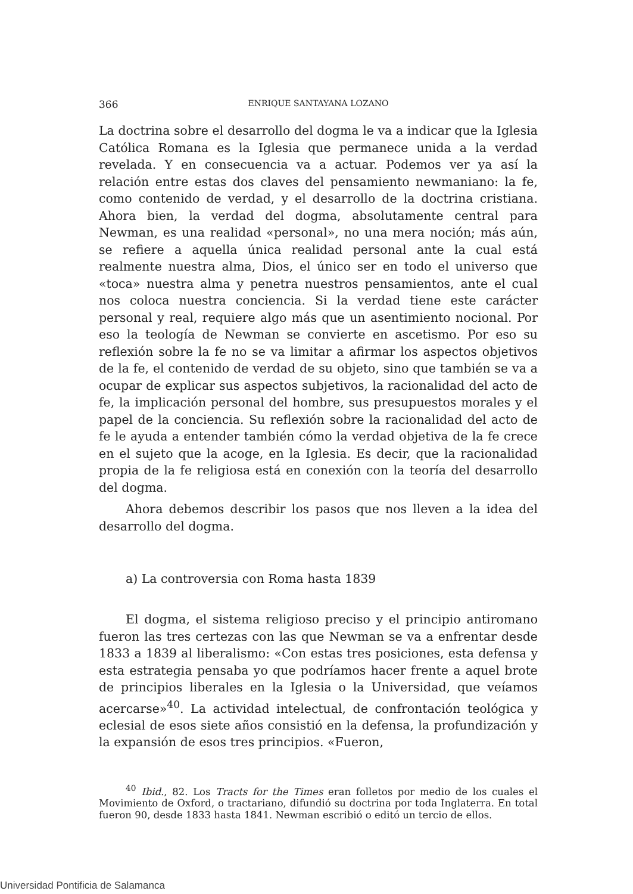366 ENRIQUE SANTAYANA LOZANO
La doctrina sobre el desarrollo del dogma le va a indicar que la Iglesia Católica Romana es la Iglesia que permanece unida a la verdad revelada. Y en consecuencia va a actuar. Podemos ver ya así la relación entre estas dos claves del pensamiento newmaniano: la fe, como contenido de verdad, y el desarrollo de la doctrina cristiana. Ahora bien, la verdad del dogma, absolutamente central para Newman, es una realidad «personal», no una mera noción; más aún, se refiere a aquella única realidad personal ante la cual está realmente nuestra alma, Dios, el único ser en todo el universo que «toca» nuestra alma y penetra nuestros pensamientos, ante el cual nos coloca nuestra conciencia. Si la verdad tiene este carácter personal y real, requiere algo más que un asentimiento nocional. Por eso la teología de Newman se convierte en ascetismo. Por eso su reflexión sobre la fe no se va limitar a afirmar los aspectos objetivos de la fe, el contenido de verdad de su objeto, sino que también se va a ocupar de explicar sus aspectos subjetivos, la racionalidad del acto de fe, la implicación personal del hombre, sus presupuestos morales y el papel de la conciencia. Su reflexión sobre la racionalidad del acto de fe le ayuda a entender también cómo la verdad objetiva de la fe crece en el sujeto que la acoge, en la Iglesia. Es decir, que la racionalidad propia de la fe religiosa está en conexión con la teoría del desarrollo del dogma.
Ahora debemos describir los pasos que nos lleven a la idea del desarrollo del dogma.
a) La controversia con Roma hasta 1839
El dogma, el sistema religioso preciso y el principio antiromano fueron las tres certezas con las que Newman se va a enfrentar desde 1833 a 1839 al liberalismo: «Con estas tres posiciones, esta defensa y esta estrategia pensaba yo que podríamos hacer frente a aquel brote de principios liberales en la Iglesia o la Universidad, que veíamos acercarse»<sup>40</sup>. La actividad intelectual, de confrontación teológica y eclesial de esos siete años consistió en la defensa, la profundización y la expansión de esos tres principios. «Fueron,
<sup>40</sup> Ibid., 82. Los Tracts for the Times eran folletos por medio de los cuales el Movimiento de Oxford, o tractariano, difundió su doctrina por toda Inglaterra. En total fueron 90, desde 1833 hasta 1841. Newman escribió o editó un tercio de ellos.
Universidad Pontificia de Salamanca